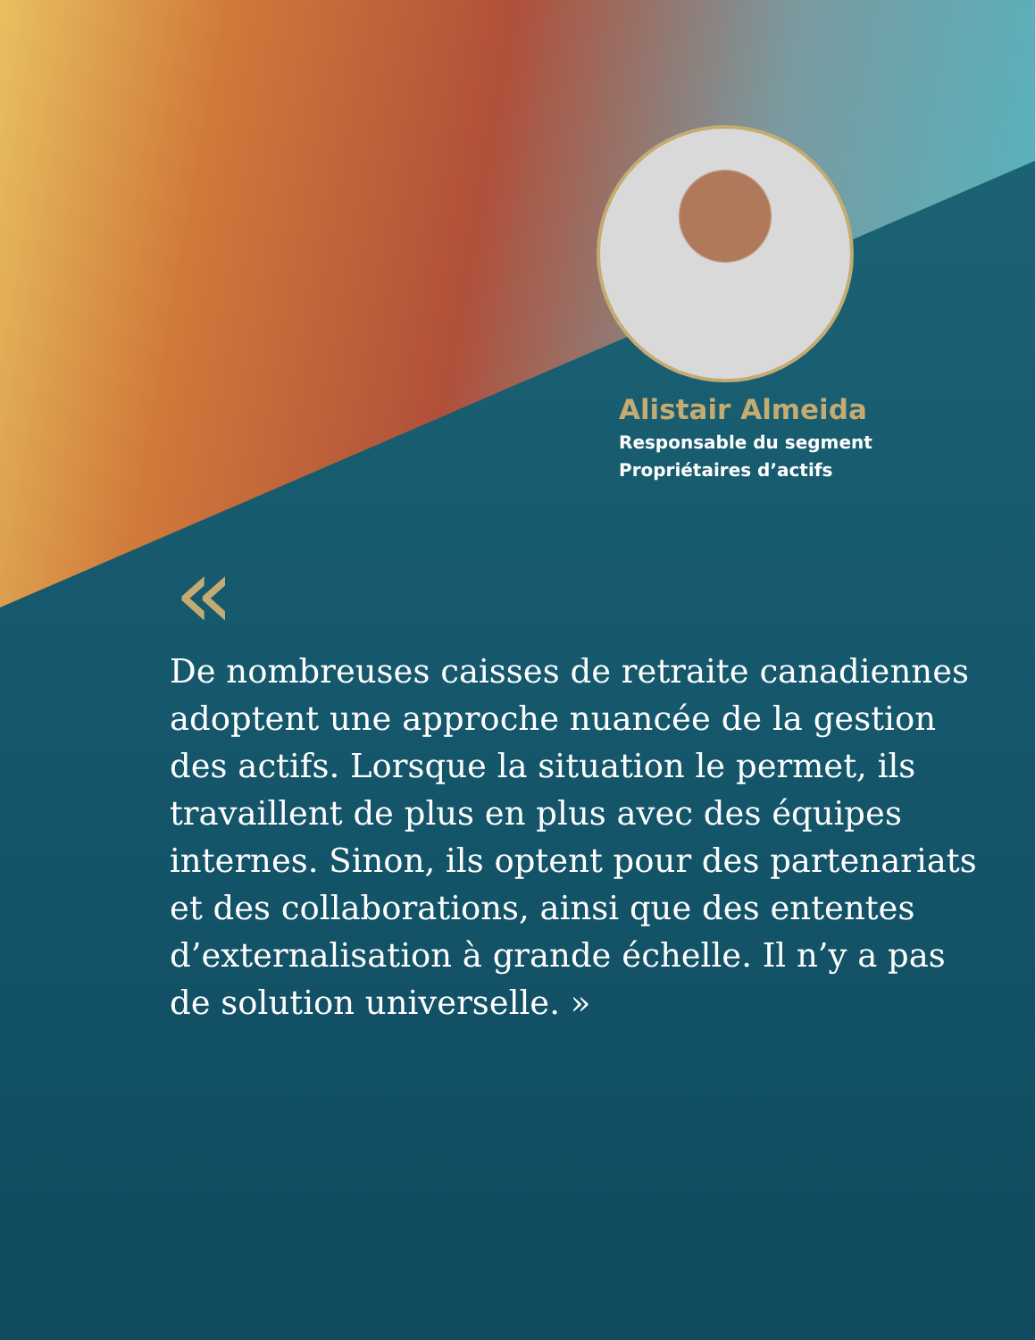Alistair Almeida
Responsable du segment
Propriétaires d’actifs
«
De nombreuses caisses de retraite canadiennes adoptent une approche nuancée de la gestion des actifs. Lorsque la situation le permet, ils travaillent de plus en plus avec des équipes internes. Sinon, ils optent pour des partenariats et des collaborations, ainsi que des ententes d’externalisation à grande échelle. Il n’y a pas de solution universelle. »